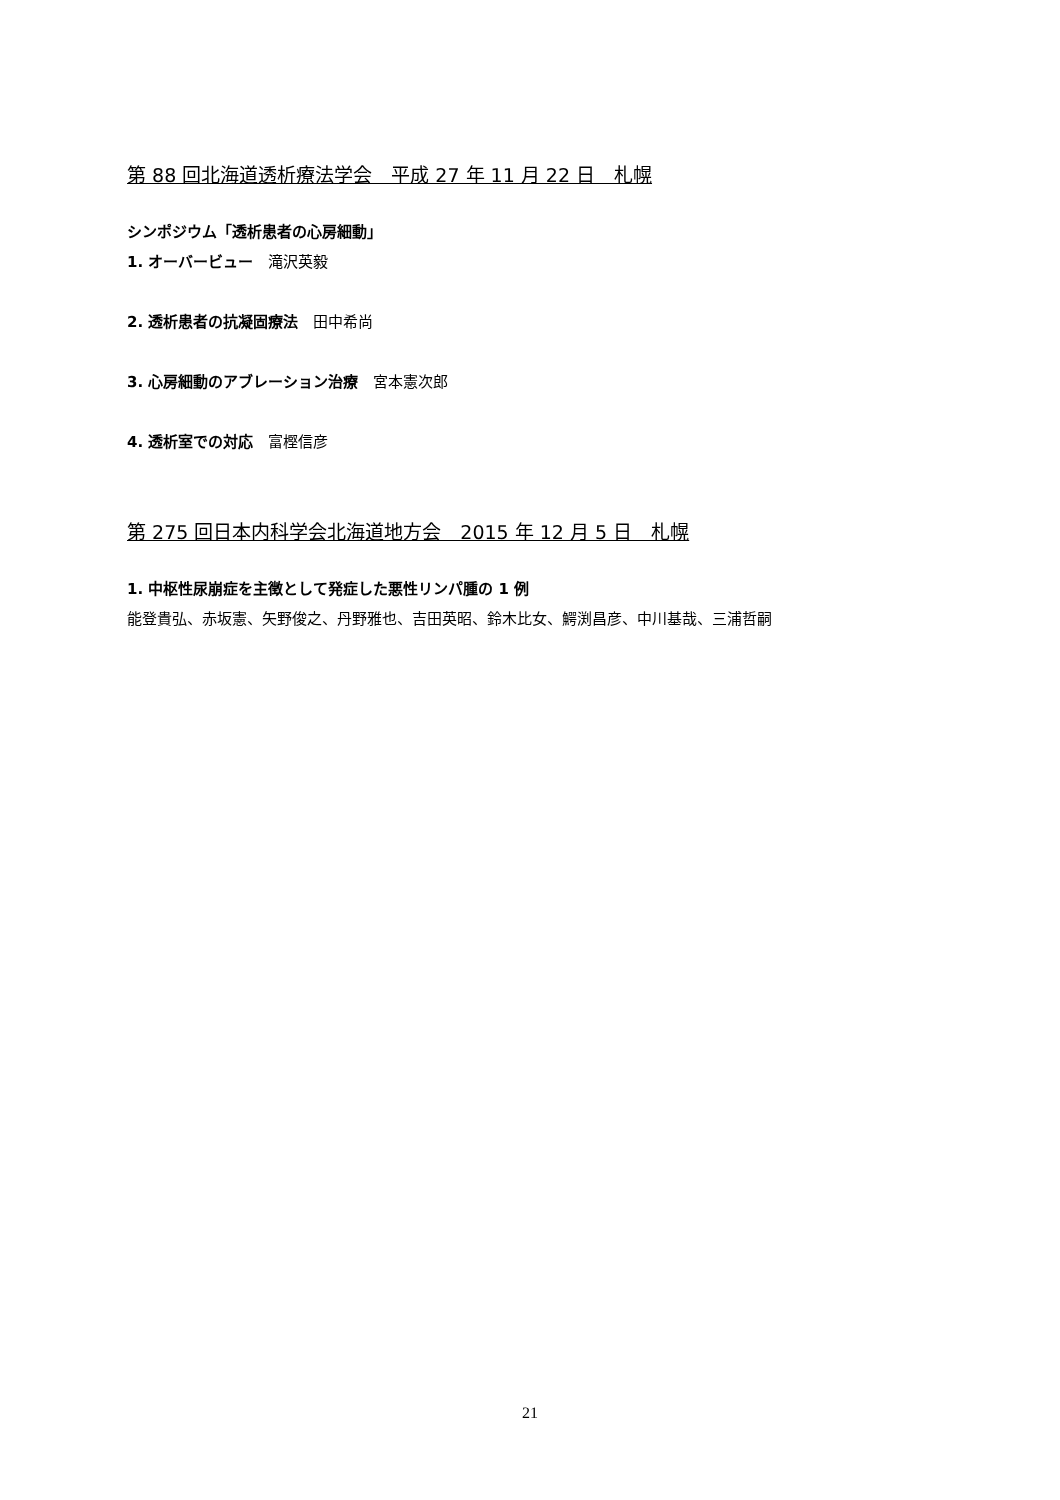第 88 回北海道透析療法学会　平成 27 年 11 月 22 日　札幌
シンポジウム「透析患者の心房細動」
1. オーバービュー　滝沢英毅
2. 透析患者の抗凝固療法　田中希尚
3. 心房細動のアブレーション治療　宮本憲次郎
4. 透析室での対応　富樫信彦
第 275 回日本内科学会北海道地方会　2015 年 12 月 5 日　札幌
1. 中枢性尿崩症を主徴として発症した悪性リンパ腫の 1 例
能登貴弘、赤坂憲、矢野俊之、丹野雅也、吉田英昭、鈴木比女、鰐渕昌彦、中川基哉、三浦哲嗣
21